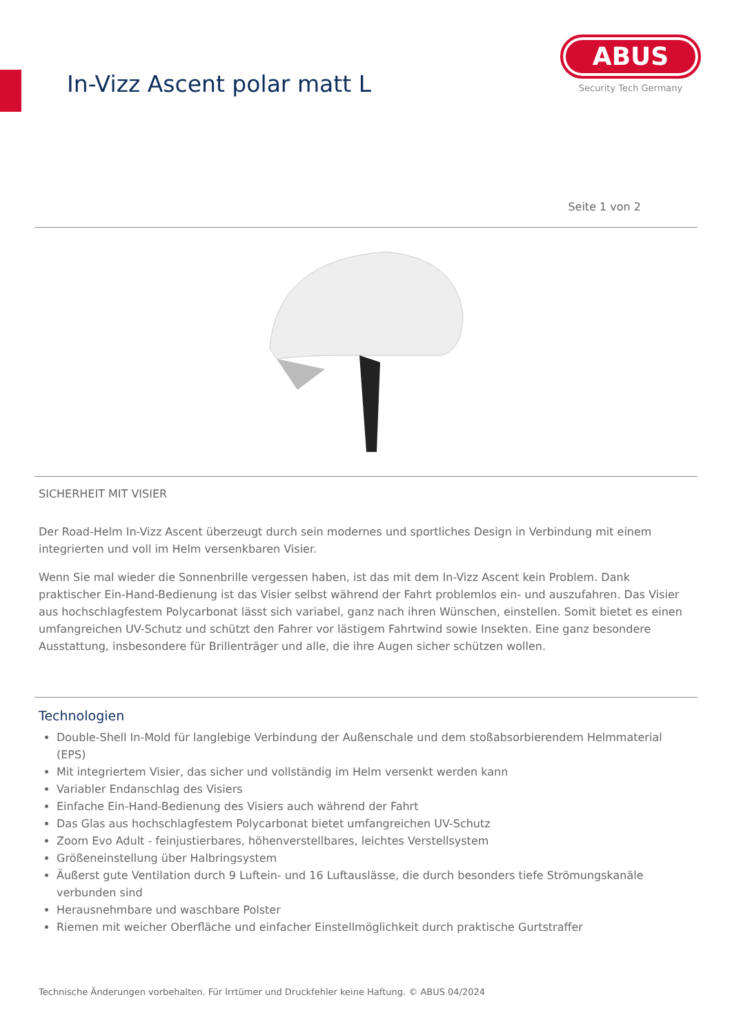In-Vizz Ascent polar matt L
ABUS
Security Tech Germany
Seite 1 von 2
SICHERHEIT MIT VISIER
Der Road-Helm In-Vizz Ascent überzeugt durch sein modernes und sportliches Design in Verbindung mit einem integrierten und voll im Helm versenkbaren Visier.
Wenn Sie mal wieder die Sonnenbrille vergessen haben, ist das mit dem In-Vizz Ascent kein Problem. Dank praktischer Ein-Hand-Bedienung ist das Visier selbst während der Fahrt problemlos ein- und auszufahren. Das Visier aus hochschlagfestem Polycarbonat lässt sich variabel, ganz nach ihren Wünschen, einstellen. Somit bietet es einen umfangreichen UV-Schutz und schützt den Fahrer vor lästigem Fahrtwind sowie Insekten. Eine ganz besondere Ausstattung, insbesondere für Brillenträger und alle, die ihre Augen sicher schützen wollen.
Technologien
Double-Shell In-Mold für langlebige Verbindung der Außenschale und dem stoßabsorbierendem Helmmaterial (EPS)
Mit integriertem Visier, das sicher und vollständig im Helm versenkt werden kann
Variabler Endanschlag des Visiers
Einfache Ein-Hand-Bedienung des Visiers auch während der Fahrt
Das Glas aus hochschlagfestem Polycarbonat bietet umfangreichen UV-Schutz
Zoom Evo Adult - feinjustierbares, höhenverstellbares, leichtes Verstellsystem
Größeneinstellung über Halbringsystem
Äußerst gute Ventilation durch 9 Luftein- und 16 Luftauslässe, die durch besonders tiefe Strömungskanäle verbunden sind
Herausnehmbare und waschbare Polster
Riemen mit weicher Oberfläche und einfacher Einstellmöglichkeit durch praktische Gurtstraffer
Technische Änderungen vorbehalten. Für Irrtümer und Druckfehler keine Haftung. © ABUS 04/2024